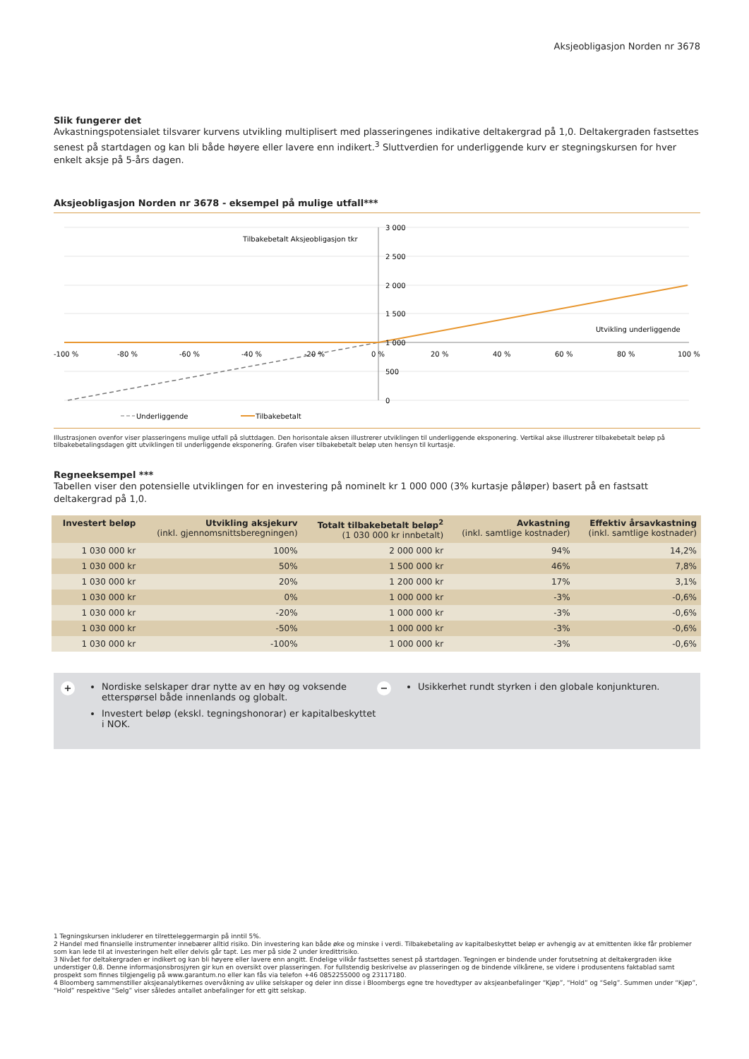Aksjeobligasjon Norden nr 3678
Slik fungerer det
Avkastningspotensialet tilsvarer kurvens utvikling multiplisert med plasseringenes indikative deltakergrad på 1,0. Deltakergraden fastsettes senest på startdagen og kan bli både høyere eller lavere enn indikert.<sup>3</sup> Sluttverdien for underliggende kurv er stegningskursen for hver enkelt aksje på 5-års dagen.
Aksjeobligasjon Norden nr 3678 - eksempel på mulige utfall***
3 000
2 500
2 000
1 500
1 000
500
0
Tilbakebetalt Aksjeobligasjon tkr
Utvikling underliggende
-100 %
-80 %
-60 %
-40 %
-20 %
0 %
20 %
40 %
60 %
80 %
100 %
Underliggende
Tilbakebetalt
Illustrasjonen ovenfor viser plasseringens mulige utfall på sluttdagen. Den horisontale aksen illustrerer utviklingen til underliggende eksponering. Vertikal akse illustrerer tilbakebetalt beløp på tilbakebetalingsdagen gitt utviklingen til underliggende eksponering. Grafen viser tilbakebetalt beløp uten hensyn til kurtasje.
Regneeksempel ***
Tabellen viser den potensielle utviklingen for en investering på nominelt kr 1 000 000 (3% kurtasje påløper) basert på en fastsatt deltakergrad på 1,0.
| Investert beløp | Utvikling aksjekurv (inkl. gjennomsnittsberegningen) | Totalt tilbakebetalt beløp<sup>2</sup> (1 030 000 kr innbetalt) | Avkastning (inkl. samtlige kostnader) | Effektiv årsavkastning (inkl. samtlige kostnader) |
| --- | --- | --- | --- | --- |
| 1 030 000 kr | 100% | 2 000 000 kr | 94% | 14,2% |
| 1 030 000 kr | 50% | 1 500 000 kr | 46% | 7,8% |
| 1 030 000 kr | 20% | 1 200 000 kr | 17% | 3,1% |
| 1 030 000 kr | 0% | 1 000 000 kr | -3% | -0,6% |
| 1 030 000 kr | -20% | 1 000 000 kr | -3% | -0,6% |
| 1 030 000 kr | -50% | 1 000 000 kr | -3% | -0,6% |
| 1 030 000 kr | -100% | 1 000 000 kr | -3% | -0,6% |
+
Nordiske selskaper drar nytte av en høy og voksende etterspørsel både innenlands og globalt.
Investert beløp (ekskl. tegningshonorar) er kapitalbeskyttet i NOK.
−
Usikkerhet rundt styrken i den globale konjunkturen.
1 Tegningskursen inkluderer en tilretteleggermargin på inntil 5%.
2 Handel med finansielle instrumenter innebærer alltid risiko. Din investering kan både øke og minske i verdi. Tilbakebetaling av kapitalbeskyttet beløp er avhengig av at emittenten ikke får problemer som kan lede til at investeringen helt eller delvis går tapt. Les mer på side 2 under kredittrisiko.
3 Nivået for deltakergraden er indikert og kan bli høyere eller lavere enn angitt. Endelige vilkår fastsettes senest på startdagen. Tegningen er bindende under forutsetning at deltakergraden ikke understiger 0,8. Denne informasjonsbrosjyren gir kun en oversikt over plasseringen. For fullstendig beskrivelse av plasseringen og de bindende vilkårene, se videre i produsentens faktablad samt prospekt som finnes tilgjengelig på www.garantum.no eller kan fås via telefon +46 0852255000 og 23117180.
4 Bloomberg sammenstiller aksjeanalytikernes overvåkning av ulike selskaper og deler inn disse i Bloombergs egne tre hovedtyper av aksjeanbefalinger “Kjøp”, “Hold” og “Selg”. Summen under “Kjøp”, “Hold” respektive “Selg” viser således antallet anbefalinger for ett gitt selskap.